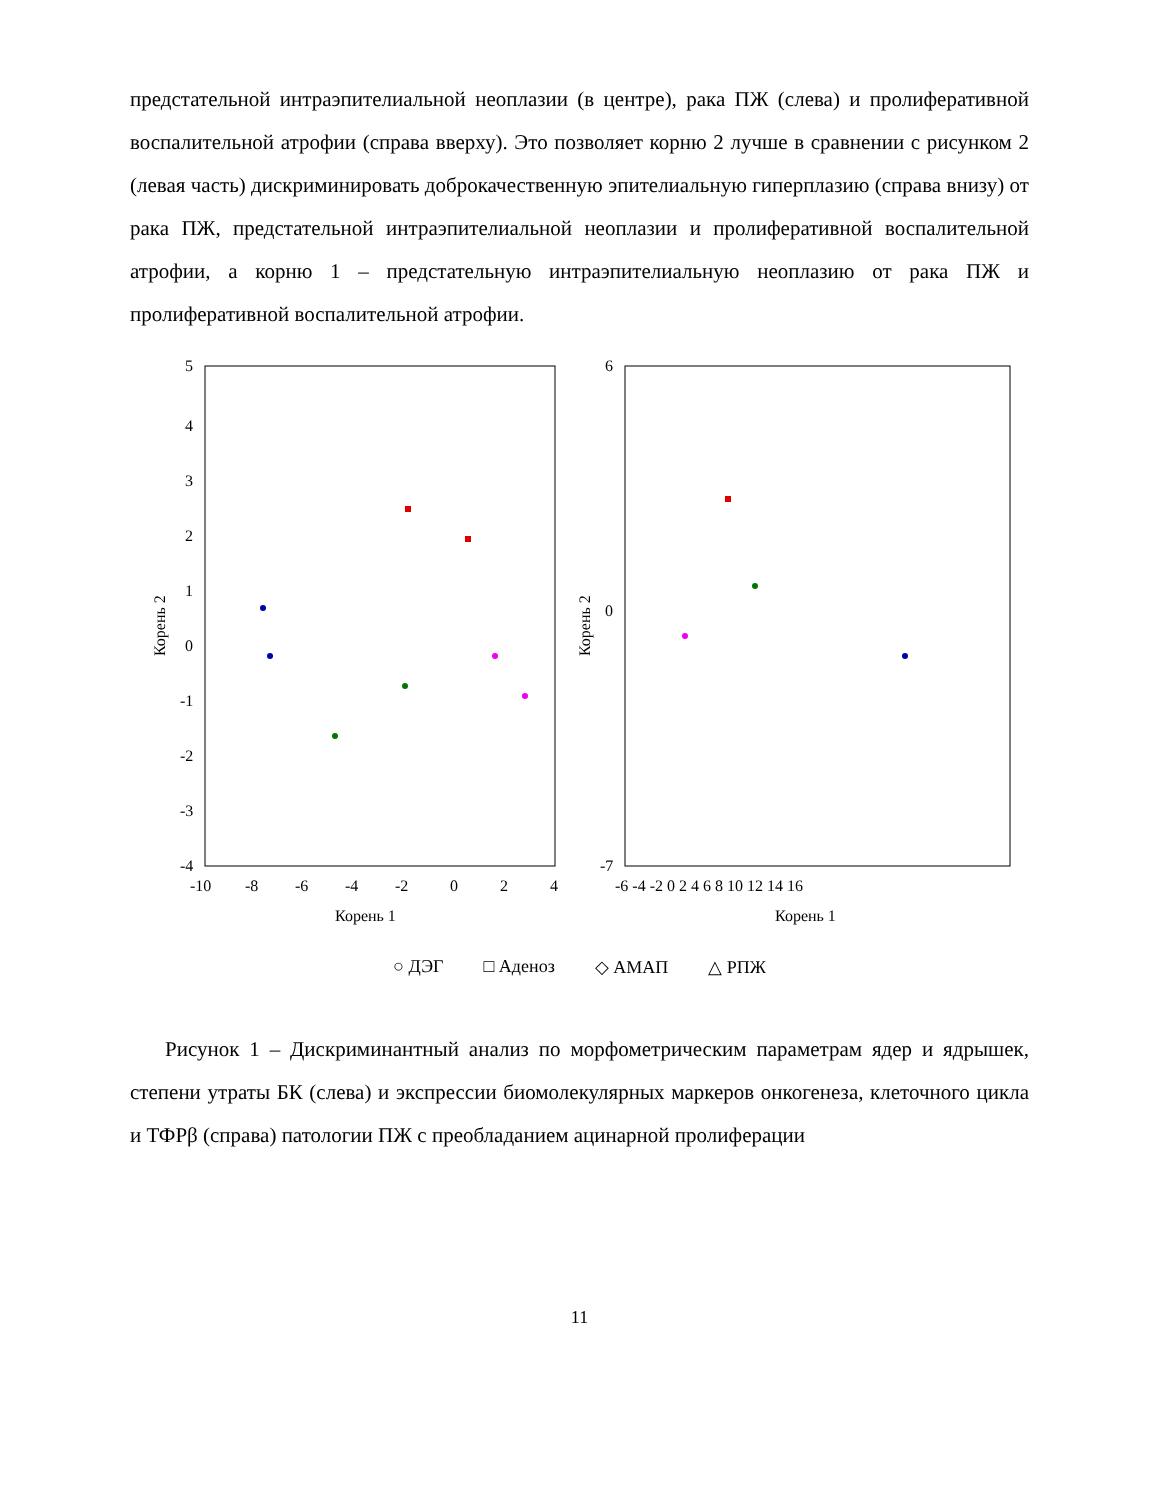предстательной интраэпителиальной неоплазии (в центре), рака ПЖ (слева) и пролиферативной воспалительной атрофии (справа вверху). Это позволяет корню 2 лучше в сравнении с рисунком 2 (левая часть) дискриминировать доброкачественную эпителиальную гиперплазию (справа внизу) от рака ПЖ, предстательной интраэпителиальной неоплазии и пролиферативной воспалительной атрофии, а корню 1 – предстательную интраэпителиальную неоплазию от рака ПЖ и пролиферативной воспалительной атрофии.
5
4
3
2
1
0
-1
-2
-3
-4
-10
-8
-6
-4
-2
0
2
4
Корень 1
Корень 2
6
0
-7
-6 -4 -2 0 2 4 6 8 10 12 14 16
Корень 1
Корень 2
○ ДЭГ □ Аденоз ◇ АМАП △ РПЖ
Рисунок 1 – Дискриминантный анализ по морфометрическим параметрам ядер и ядрышек, степени утраты БК (слева) и экспрессии биомолекулярных маркеров онкогенеза, клеточного цикла и ТФРβ (справа) патологии ПЖ с преобладанием ацинарной пролиферации
11